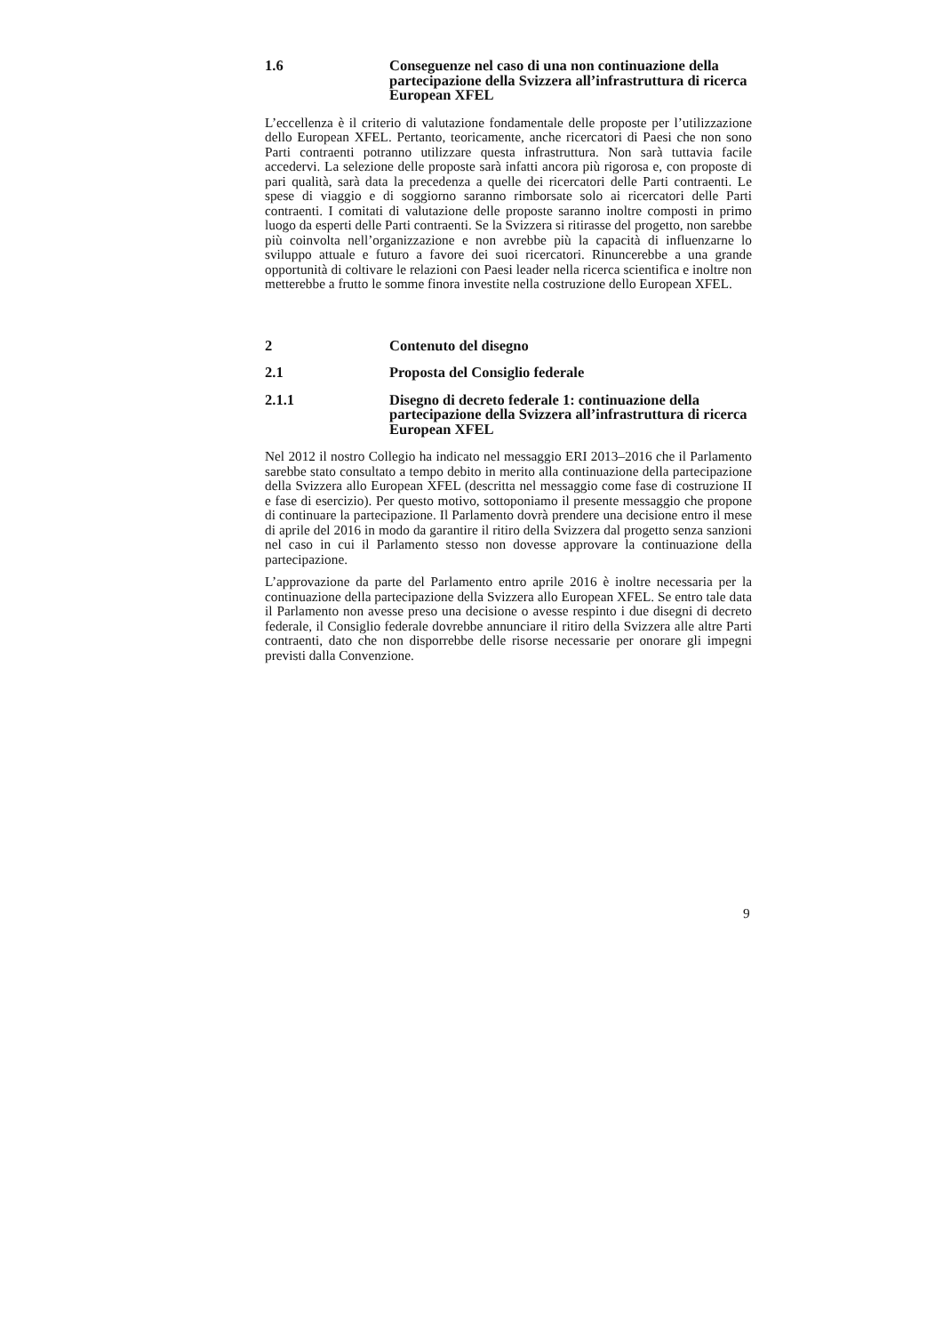1.6 Conseguenze nel caso di una non continuazione della partecipazione della Svizzera all’infrastruttura di ricerca European XFEL
L’eccellenza è il criterio di valutazione fondamentale delle proposte per l’utilizzazione dello European XFEL. Pertanto, teoricamente, anche ricercatori di Paesi che non sono Parti contraenti potranno utilizzare questa infrastruttura. Non sarà tuttavia facile accedervi. La selezione delle proposte sarà infatti ancora più rigorosa e, con proposte di pari qualità, sarà data la precedenza a quelle dei ricercatori delle Parti contraenti. Le spese di viaggio e di soggiorno saranno rimborsate solo ai ricercatori delle Parti contraenti. I comitati di valutazione delle proposte saranno inoltre composti in primo luogo da esperti delle Parti contraenti. Se la Svizzera si ritirasse del progetto, non sarebbe più coinvolta nell’organizzazione e non avrebbe più la capacità di influenzarne lo sviluppo attuale e futuro a favore dei suoi ricercatori. Rinuncerebbe a una grande opportunità di coltivare le relazioni con Paesi leader nella ricerca scientifica e inoltre non metterebbe a frutto le somme finora investite nella costruzione dello European XFEL.
2 Contenuto del disegno
2.1 Proposta del Consiglio federale
2.1.1 Disegno di decreto federale 1: continuazione della partecipazione della Svizzera all’infrastruttura di ricerca European XFEL
Nel 2012 il nostro Collegio ha indicato nel messaggio ERI 2013–2016 che il Parlamento sarebbe stato consultato a tempo debito in merito alla continuazione della partecipazione della Svizzera allo European XFEL (descritta nel messaggio come fase di costruzione II e fase di esercizio). Per questo motivo, sottoponiamo il presente messaggio che propone di continuare la partecipazione. Il Parlamento dovrà prendere una decisione entro il mese di aprile del 2016 in modo da garantire il ritiro della Svizzera dal progetto senza sanzioni nel caso in cui il Parlamento stesso non dovesse approvare la continuazione della partecipazione.
L’approvazione da parte del Parlamento entro aprile 2016 è inoltre necessaria per la continuazione della partecipazione della Svizzera allo European XFEL. Se entro tale data il Parlamento non avesse preso una decisione o avesse respinto i due disegni di decreto federale, il Consiglio federale dovrebbe annunciare il ritiro della Svizzera alle altre Parti contraenti, dato che non disporrebbe delle risorse necessarie per onorare gli impegni previsti dalla Convenzione.
9